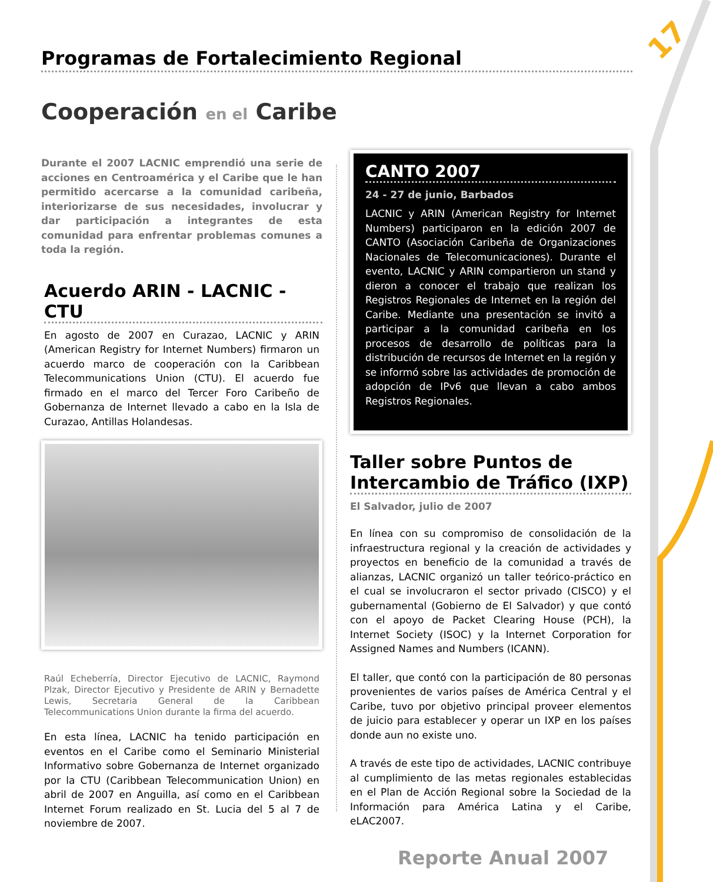17
Programas de Fortalecimiento Regional
Cooperación en el Caribe
Durante el 2007 LACNIC emprendió una serie de acciones en Centroamérica y el Caribe que le han permitido acercarse a la comunidad caribeña, interiorizarse de sus necesidades, involucrar y dar participación a integrantes de esta comunidad para enfrentar problemas comunes a toda la región.
Acuerdo ARIN - LACNIC - CTU
En agosto de 2007 en Curazao, LACNIC y ARIN (American Registry for Internet Numbers) firmaron un acuerdo marco de cooperación con la Caribbean Telecommunications Union (CTU). El acuerdo fue firmado en el marco del Tercer Foro Caribeño de Gobernanza de Internet llevado a cabo en la Isla de Curazao, Antillas Holandesas.
Raúl Echeberría, Director Ejecutivo de LACNIC, Raymond Plzak, Director Ejecutivo y Presidente de ARIN y Bernadette Lewis, Secretaria General de la Caribbean Telecommunications Union durante la firma del acuerdo.
En esta línea, LACNIC ha tenido participación en eventos en el Caribe como el Seminario Ministerial Informativo sobre Gobernanza de Internet organizado por la CTU (Caribbean Telecommunication Union) en abril de 2007 en Anguilla, así como en el Caribbean Internet Forum realizado en St. Lucia del 5 al 7 de noviembre de 2007.
CANTO 2007
24 - 27 de junio, Barbados
LACNIC y ARIN (American Registry for Internet Numbers) participaron en la edición 2007 de CANTO (Asociación Caribeña de Organizaciones Nacionales de Telecomunicaciones). Durante el evento, LACNIC y ARIN compartieron un stand y dieron a conocer el trabajo que realizan los Registros Regionales de Internet en la región del Caribe. Mediante una presentación se invitó a participar a la comunidad caribeña en los procesos de desarrollo de políticas para la distribución de recursos de Internet en la región y se informó sobre las actividades de promoción de adopción de IPv6 que llevan a cabo ambos Registros Regionales.
Taller sobre Puntos de Intercambio de Tráfico (IXP)
El Salvador, julio de 2007
En línea con su compromiso de consolidación de la infraestructura regional y la creación de actividades y proyectos en beneficio de la comunidad a través de alianzas, LACNIC organizó un taller teórico-práctico en el cual se involucraron el sector privado (CISCO) y el gubernamental (Gobierno de El Salvador) y que contó con el apoyo de Packet Clearing House (PCH), la Internet Society (ISOC) y la Internet Corporation for Assigned Names and Numbers (ICANN).
El taller, que contó con la participación de 80 personas provenientes de varios países de América Central y el Caribe, tuvo por objetivo principal proveer elementos de juicio para establecer y operar un IXP en los países donde aun no existe uno.
A través de este tipo de actividades, LACNIC contribuye al cumplimiento de las metas regionales establecidas en el Plan de Acción Regional sobre la Sociedad de la Información para América Latina y el Caribe, eLAC2007.
Reporte Anual 2007